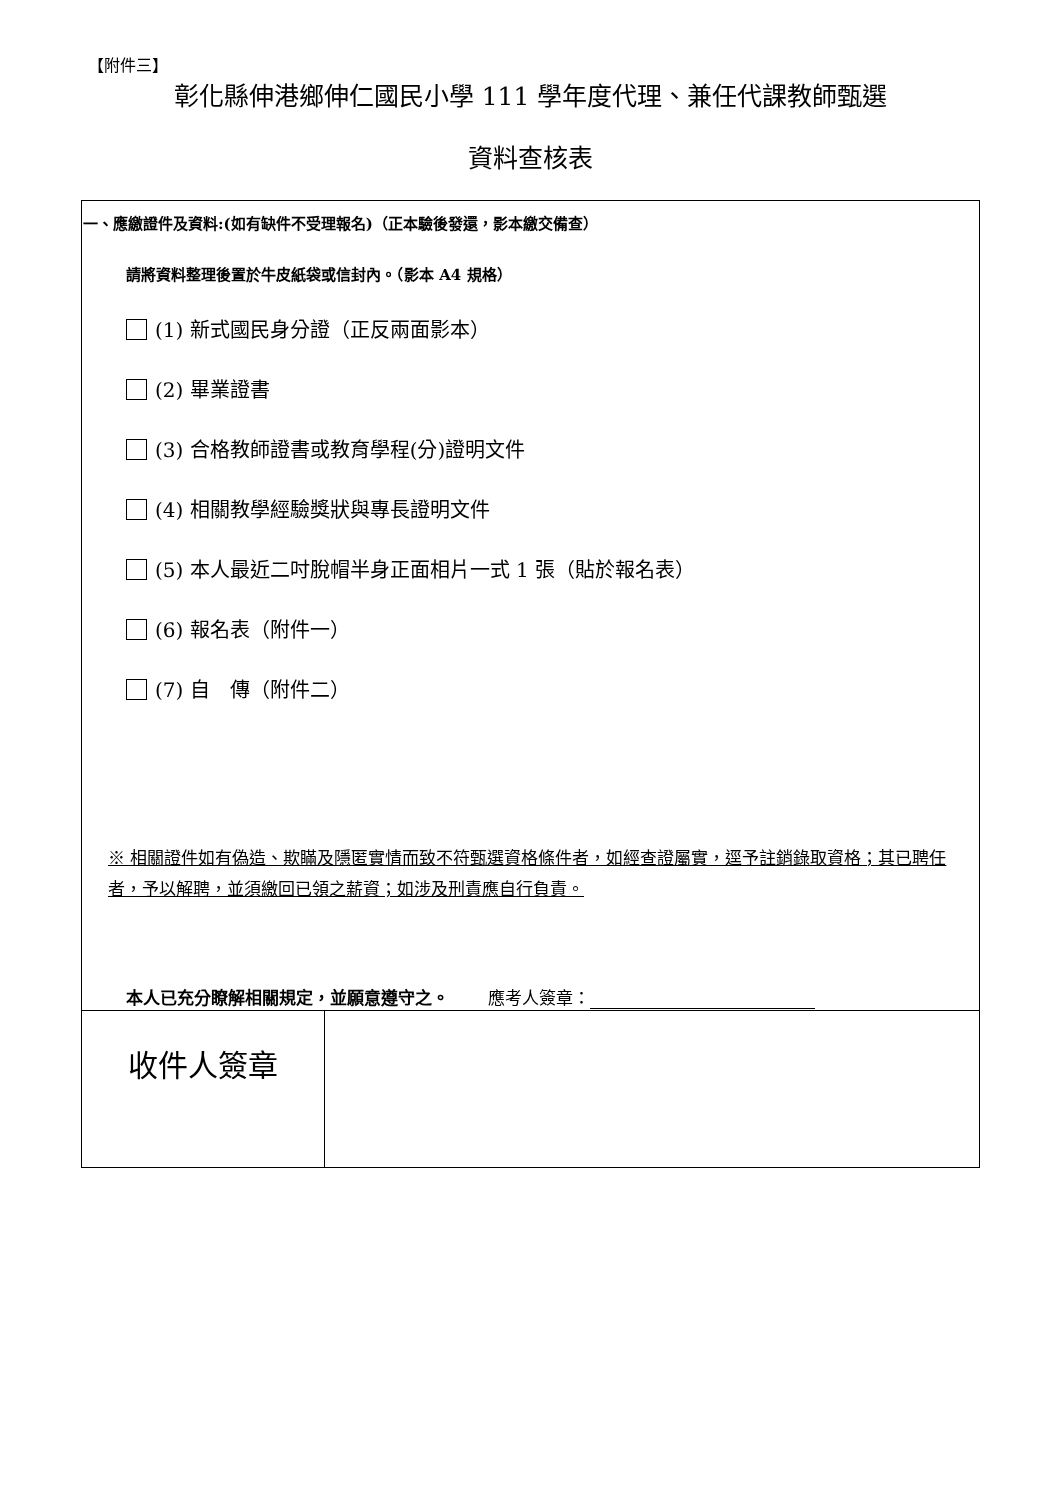【附件三】
彰化縣伸港鄉伸仁國民小學 111 學年度代理、兼任代課教師甄選
資料查核表
| 一、應繳證件及資料:(如有缺件不受理報名)（正本驗後發還，影本繳交備查） 請將資料整理後置於牛皮紙袋或信封內。（影本 A4 規格） (1) 新式國民身分證（正反兩面影本） (2) 畢業證書 (3) 合格教師證書或教育學程(分)證明文件 (4) 相關教學經驗獎狀與專長證明文件 (5) 本人最近二吋脫帽半身正面相片一式 1 張（貼於報名表） (6) 報名表（附件一） (7) 自 傳（附件二） ※ 相關證件如有偽造、欺瞞及隱匿實情而致不符甄選資格條件者，如經查證屬實，逕予註銷錄取資格；其已聘任者，予以解聘，並須繳回已領之薪資；如涉及刑責應自行負責。 本人已充分瞭解相關規定，並願意遵守之。 應考人簽章： | |
| 收件人簽章 | |